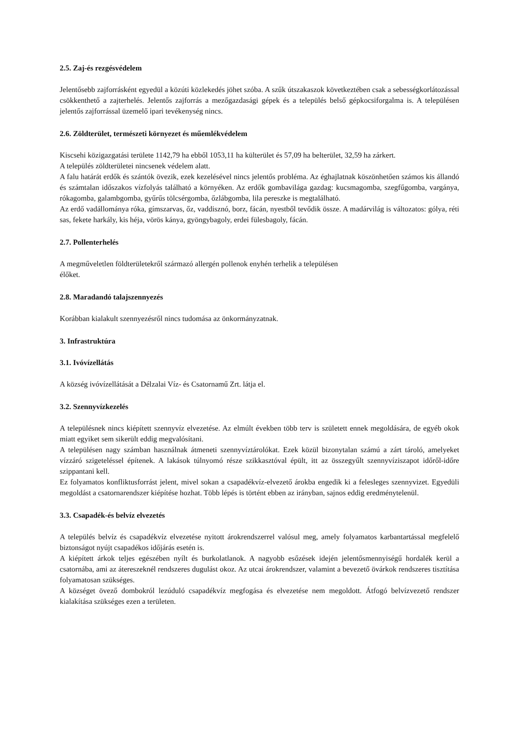2.5. Zaj-és rezgésvédelem
Jelentősebb zajforrásként egyedül a közúti közlekedés jöhet szóba. A szűk útszakaszok következtében csak a sebességkorlátozással csökkenthető a zajterhelés. Jelentős zajforrás a mezőgazdasági gépek és a település belső gépkocsiforgalma is. A településen jelentős zajforrással üzemelő ipari tevékenység nincs.
2.6. Zöldterület, természeti környezet és műemlékvédelem
Kiscsehi közigazgatási területe 1142,79 ha ebből 1053,11 ha külterület és 57,09 ha belterület, 32,59 ha zárkert.
A település zöldterületei nincsenek védelem alatt.
A falu határát erdők és szántók övezik, ezek kezelésével nincs jelentős probléma. Az éghajlatnak köszönhetően számos kis állandó és számtalan időszakos vízfolyás található a környéken. Az erdők gombavilága gazdag: kucsmagomba, szegfűgomba, vargánya, rókagomba, galambgomba, gyűrűs tölcsérgomba, őzlábgomba, lila pereszke is megtalálható.
Az erdő vadállománya róka, gímszarvas, őz, vaddisznó, borz, fácán, nyestből tevődik össze. A madárvilág is változatos: gólya, réti sas, fekete harkály, kis héja, vörös kánya, gyöngybagoly, erdei fülesbagoly, fácán.
2.7. Pollenterhelés
A megműveletlen földterületekről származó allergén pollenok enyhén terhelik a településen
élőket.
2.8. Maradandó talajszennyezés
Korábban kialakult szennyezésről nincs tudomása az önkormányzatnak.
3. Infrastruktúra
3.1. Ivóvízellátás
A község ivóvízellátását a Délzalai Víz- és Csatornamű Zrt. látja el.
3.2. Szennyvízkezelés
A településnek nincs kiépített szennyvíz elvezetése. Az elmúlt években több terv is született ennek megoldására, de egyéb okok miatt egyiket sem sikerült eddig megvalósítani.
A településen nagy számban használnak átmeneti szennyvíztárolókat. Ezek közül bizonytalan számú a zárt tároló, amelyeket vízzáró szigeteléssel építenek. A lakások túlnyomó része szikkasztóval épült, itt az összegyűlt szennyvíziszapot időről-időre szippantani kell.
Ez folyamatos konfliktusforrást jelent, mivel sokan a csapadékvíz-elvezető árokba engedik ki a felesleges szennyvizet. Egyedüli megoldást a csatornarendszer kiépítése hozhat. Több lépés is történt ebben az irányban, sajnos eddig eredménytelenül.
3.3. Csapadék-és belvíz elvezetés
A település belvíz és csapadékvíz elvezetése nyitott árokrendszerrel valósul meg, amely folyamatos karbantartással megfelelő biztonságot nyújt csapadékos időjárás esetén is.
A kiépített árkok teljes egészében nyílt és burkolatlanok. A nagyobb esőzések idején jelentősmennyiségű hordalék kerül a csatornába, ami az átereszeknél rendszeres dugulást okoz. Az utcai árokrendszer, valamint a bevezető övárkok rendszeres tisztítása folyamatosan szükséges.
A községet övező dombokról lezúduló csapadékvíz megfogása és elvezetése nem megoldott. Átfogó belvízvezető rendszer kialakítása szükséges ezen a területen.